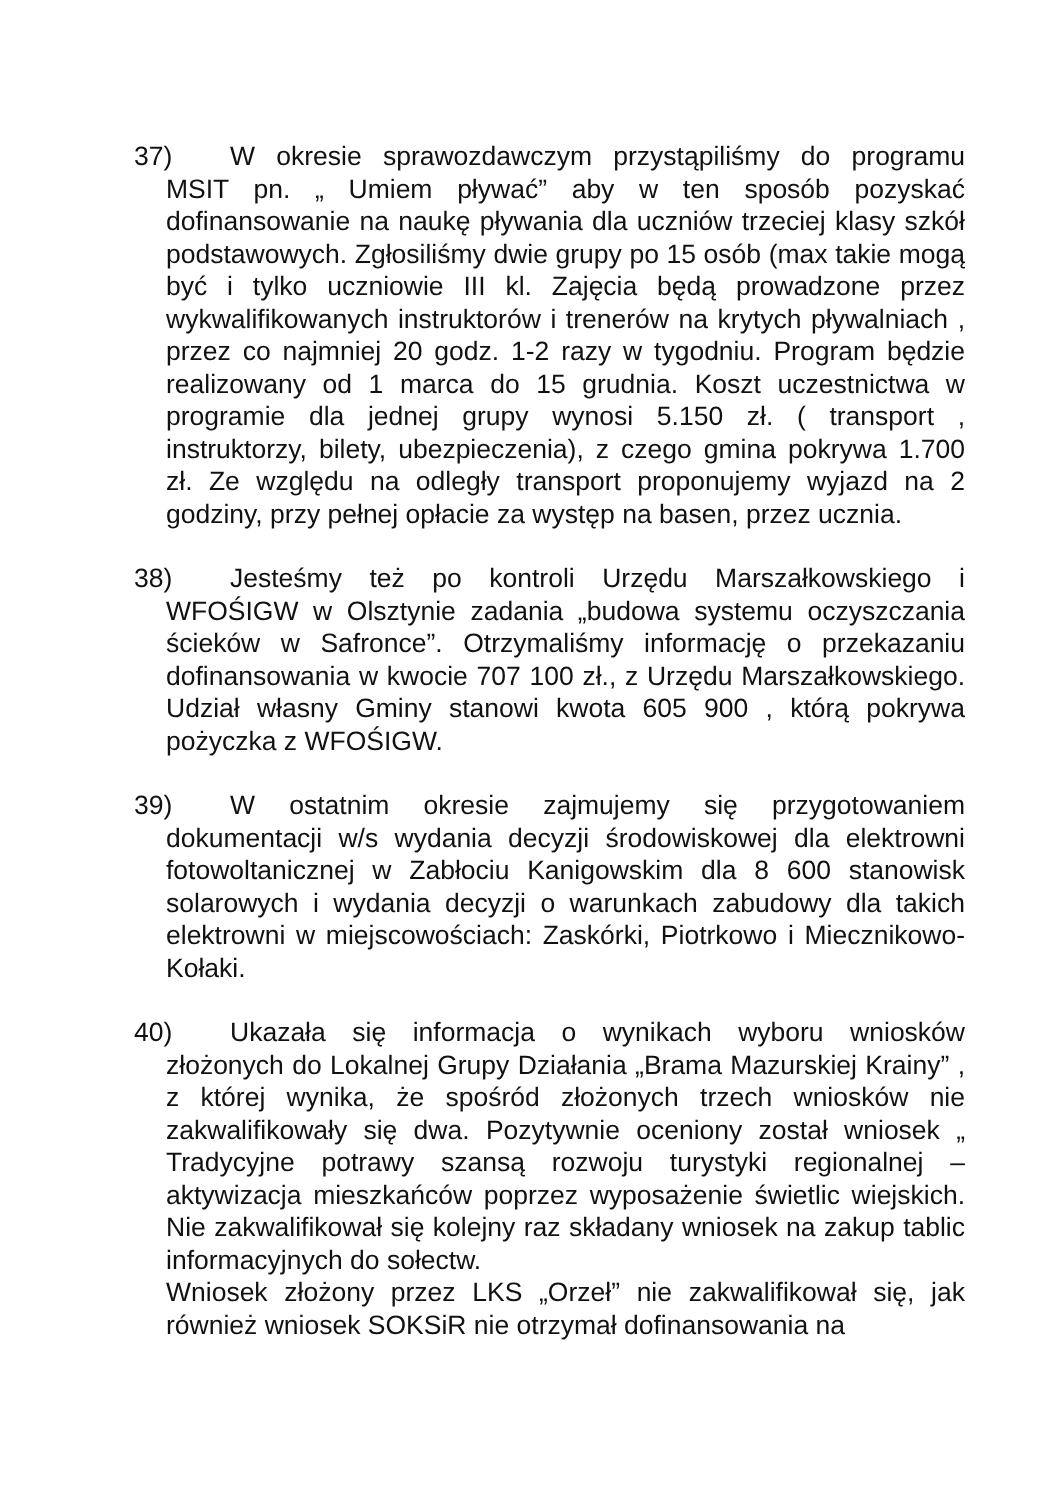37) W okresie sprawozdawczym przystąpiliśmy do programu MSIT pn. „ Umiem pływać” aby w ten sposób pozyskać dofinansowanie na naukę pływania dla uczniów trzeciej klasy szkół podstawowych. Zgłosiliśmy dwie grupy po 15 osób (max takie mogą być i tylko uczniowie III kl. Zajęcia będą prowadzone przez wykwalifikowanych instruktorów i trenerów na krytych pływalniach , przez co najmniej 20 godz. 1-2 razy w tygodniu. Program będzie realizowany od 1 marca do 15 grudnia. Koszt uczestnictwa w programie dla jednej grupy wynosi 5.150 zł. ( transport , instruktorzy, bilety, ubezpieczenia), z czego gmina pokrywa 1.700 zł. Ze względu na odległy transport proponujemy wyjazd na 2 godziny, przy pełnej opłacie za występ na basen, przez ucznia.
38) Jesteśmy też po kontroli Urzędu Marszałkowskiego i WFOŚIGW w Olsztynie zadania „budowa systemu oczyszczania ścieków w Safronce”. Otrzymaliśmy informację o przekazaniu dofinansowania w kwocie 707 100 zł., z Urzędu Marszałkowskiego. Udział własny Gminy stanowi kwota 605 900 , którą pokrywa pożyczka z WFOŚIGW.
39) W ostatnim okresie zajmujemy się przygotowaniem dokumentacji w/s wydania decyzji środowiskowej dla elektrowni fotowoltanicznej w Zabłociu Kanigowskim dla 8 600 stanowisk solarowych i wydania decyzji o warunkach zabudowy dla takich elektrowni w miejscowościach: Zaskórki, Piotrkowo i Miecznikowo-Kołaki.
40) Ukazała się informacja o wynikach wyboru wniosków złożonych do Lokalnej Grupy Działania „Brama Mazurskiej Krainy” , z której wynika, że spośród złożonych trzech wniosków nie zakwalifikowały się dwa. Pozytywnie oceniony został wniosek „ Tradycyjne potrawy szansą rozwoju turystyki regionalnej – aktywizacja mieszkańców poprzez wyposażenie świetlic wiejskich. Nie zakwalifikował się kolejny raz składany wniosek na zakup tablic informacyjnych do sołectw.
Wniosek złożony przez LKS „Orzeł” nie zakwalifikował się, jak również wniosek SOKSiR nie otrzymał dofinansowania na